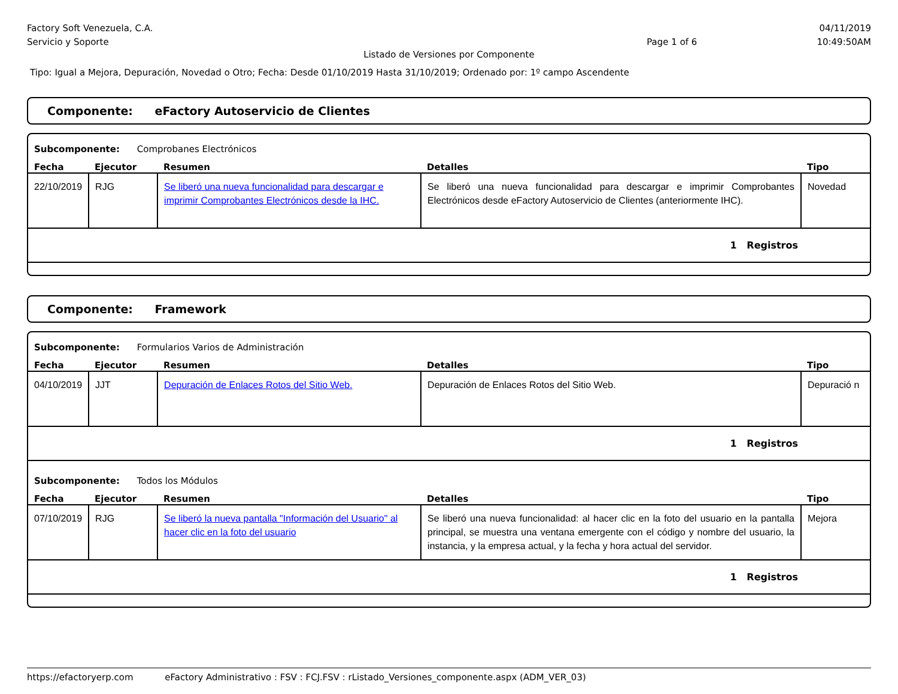Factory Soft Venezuela, C.A.
Servicio y Soporte
Page 1 of 6
04/11/2019
10:49:50AM
Listado de Versiones por Componente
Tipo: Igual a Mejora, Depuración, Novedad o Otro; Fecha: Desde 01/10/2019 Hasta 31/10/2019; Ordenado por: 1º campo Ascendente
Componente: eFactory Autoservicio de Clientes
Subcomponente: Comprobanes Electrónicos
| Fecha | Ejecutor | Resumen | Detalles | Tipo |
| --- | --- | --- | --- | --- |
| 22/10/2019 | RJG | Se liberó una nueva funcionalidad para descargar e imprimir Comprobantes Electrónicos desde la IHC. | Se liberó una nueva funcionalidad para descargar e imprimir Comprobantes Electrónicos desde eFactory Autoservicio de Clientes (anteriormente IHC). | Novedad |
| 1 Registros | | | | |
Componente: Framework
Subcomponente: Formularios Varios de Administración
| Fecha | Ejecutor | Resumen | Detalles | Tipo |
| --- | --- | --- | --- | --- |
| 04/10/2019 | JJT | Depuración de Enlaces Rotos del Sitio Web. | Depuración de Enlaces Rotos del Sitio Web. | Depuració n |
| 1 Registros | | | | |
Subcomponente: Todos los Módulos
| Fecha | Ejecutor | Resumen | Detalles | Tipo |
| --- | --- | --- | --- | --- |
| 07/10/2019 | RJG | Se liberó la nueva pantalla "Información del Usuario" al hacer clic en la foto del usuario | Se liberó una nueva funcionalidad: al hacer clic en la foto del usuario en la pantalla principal, se muestra una ventana emergente con el código y nombre del usuario, la instancia, y la empresa actual, y la fecha y hora actual del servidor. | Mejora |
| 1 Registros | | | | |
https://efactoryerp.com eFactory Administrativo : FSV : FCJ.FSV : rListado_Versiones_componente.aspx (ADM_VER_03)